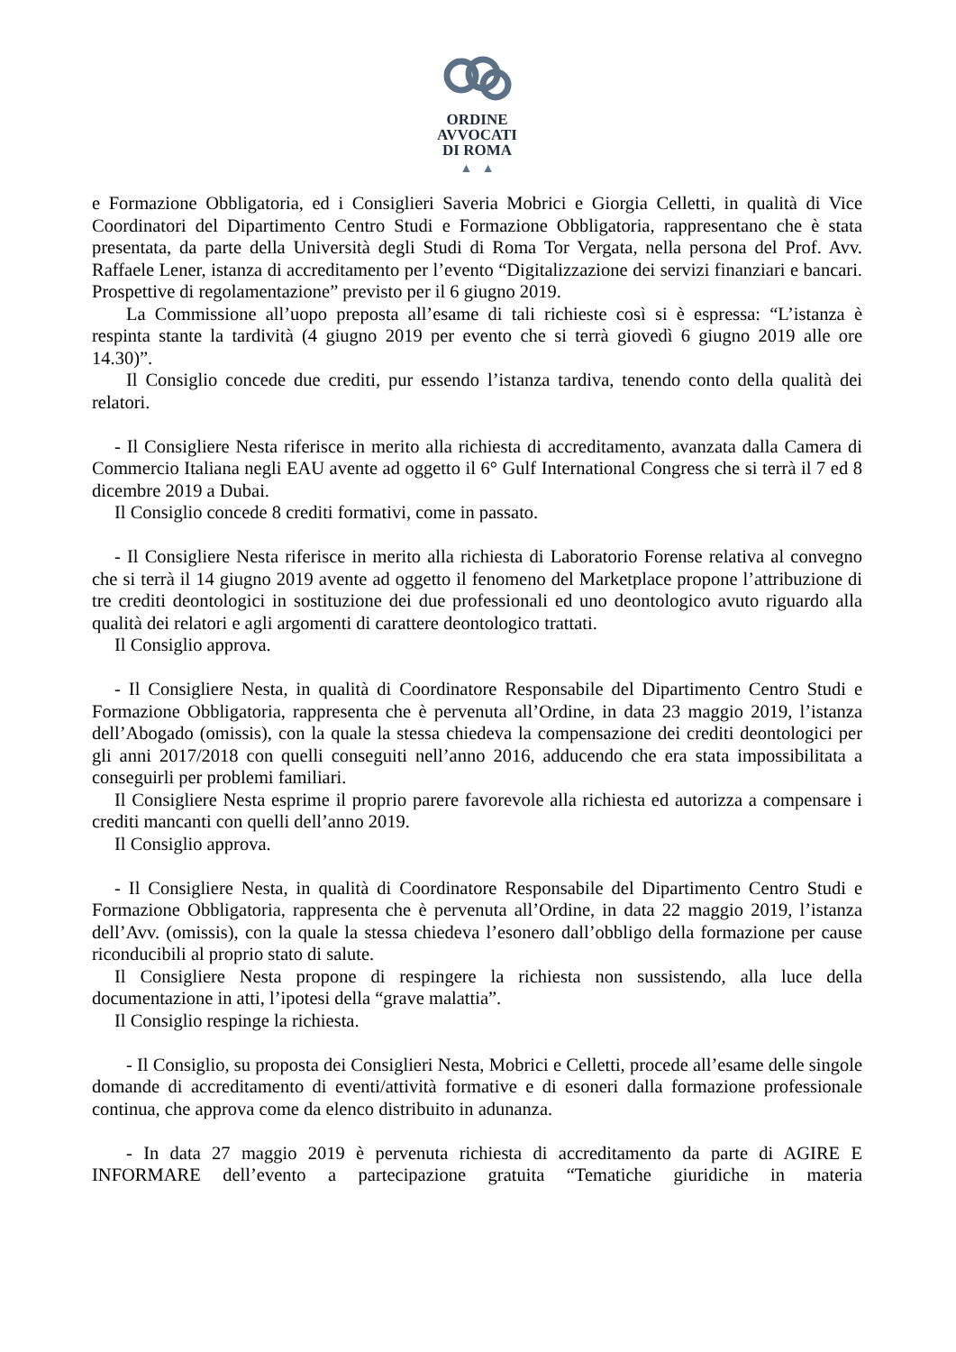ORDINE
AVVOCATI
DI ROMA
▲ ▲
e Formazione Obbligatoria, ed i Consiglieri Saveria Mobrici e Giorgia Celletti, in qualità di Vice Coordinatori del Dipartimento Centro Studi e Formazione Obbligatoria, rappresentano che è stata presentata, da parte della Università degli Studi di Roma Tor Vergata, nella persona del Prof. Avv. Raffaele Lener, istanza di accreditamento per l’evento “Digitalizzazione dei servizi finanziari e bancari. Prospettive di regolamentazione” previsto per il 6 giugno 2019.
La Commissione all’uopo preposta all’esame di tali richieste così si è espressa: “L’istanza è respinta stante la tardività (4 giugno 2019 per evento che si terrà giovedì 6 giugno 2019 alle ore 14.30)”.
Il Consiglio concede due crediti, pur essendo l’istanza tardiva, tenendo conto della qualità dei relatori.
- Il Consigliere Nesta riferisce in merito alla richiesta di accreditamento, avanzata dalla Camera di Commercio Italiana negli EAU avente ad oggetto il 6° Gulf International Congress che si terrà il 7 ed 8 dicembre 2019 a Dubai.
Il Consiglio concede 8 crediti formativi, come in passato.
- Il Consigliere Nesta riferisce in merito alla richiesta di Laboratorio Forense relativa al convegno che si terrà il 14 giugno 2019 avente ad oggetto il fenomeno del Marketplace propone l’attribuzione di tre crediti deontologici in sostituzione dei due professionali ed uno deontologico avuto riguardo alla qualità dei relatori e agli argomenti di carattere deontologico trattati.
Il Consiglio approva.
- Il Consigliere Nesta, in qualità di Coordinatore Responsabile del Dipartimento Centro Studi e Formazione Obbligatoria, rappresenta che è pervenuta all’Ordine, in data 23 maggio 2019, l’istanza dell’Abogado (omissis), con la quale la stessa chiedeva la compensazione dei crediti deontologici per gli anni 2017/2018 con quelli conseguiti nell’anno 2016, adducendo che era stata impossibilitata a conseguirli per problemi familiari.
Il Consigliere Nesta esprime il proprio parere favorevole alla richiesta ed autorizza a compensare i crediti mancanti con quelli dell’anno 2019.
Il Consiglio approva.
- Il Consigliere Nesta, in qualità di Coordinatore Responsabile del Dipartimento Centro Studi e Formazione Obbligatoria, rappresenta che è pervenuta all’Ordine, in data 22 maggio 2019, l’istanza dell’Avv. (omissis), con la quale la stessa chiedeva l’esonero dall’obbligo della formazione per cause riconducibili al proprio stato di salute.
Il Consigliere Nesta propone di respingere la richiesta non sussistendo, alla luce della documentazione in atti, l’ipotesi della “grave malattia”.
Il Consiglio respinge la richiesta.
- Il Consiglio, su proposta dei Consiglieri Nesta, Mobrici e Celletti, procede all’esame delle singole domande di accreditamento di eventi/attività formative e di esoneri dalla formazione professionale continua, che approva come da elenco distribuito in adunanza.
- In data 27 maggio 2019 è pervenuta richiesta di accreditamento da parte di AGIRE E INFORMARE dell’evento a partecipazione gratuita “Tematiche giuridiche in materia